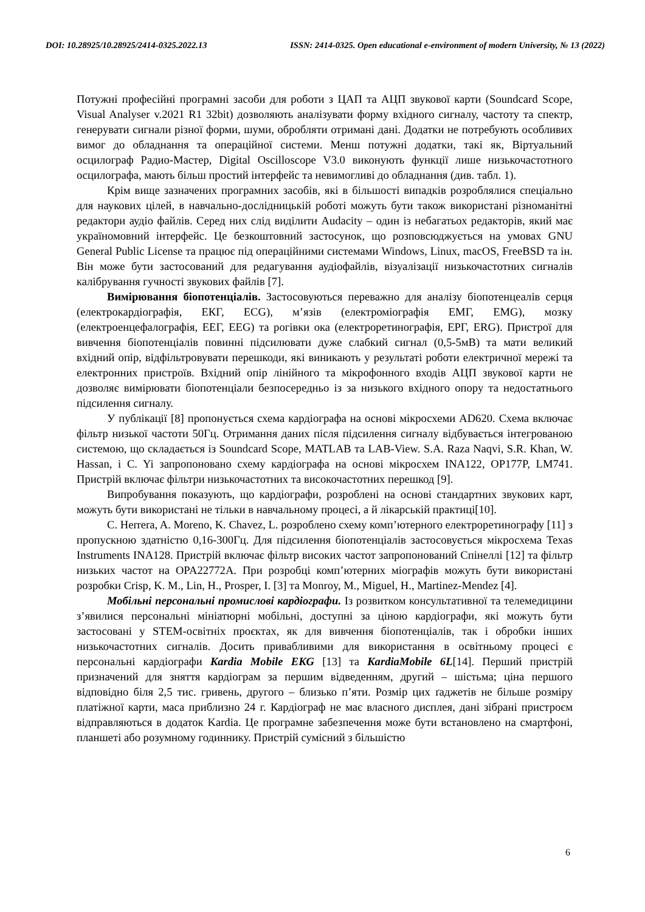DOI: 10.28925/10.28925/2414-0325.2022.13 ISSN: 2414-0325. Open educational e-environment of modern University, № 13 (2022)
Потужні професійні програмні засоби для роботи з ЦАП та АЦП звукової карти (Soundcard Scope, Visual Analyser v.2021 R1 32bit) дозволяють аналізувати форму вхідного сигналу, частоту та спектр, генерувати сигнали різної форми, шуми, обробляти отримані дані. Додатки не потребують особливих вимог до обладнання та операційної системи. Менш потужні додатки, такі як, Віртуальний осцилограф Радио-Мастер, Digital Oscilloscope V3.0 виконують функції лише низькочастотного осцилографа, мають більш простий інтерфейс та невимогливі до обладнання (див. табл. 1).
Крім вище зазначених програмних засобів, які в більшості випадків розроблялися спеціально для наукових цілей, в навчально-дослідницькій роботі можуть бути також використані різноманітні редактори аудіо файлів. Серед них слід виділити Audacity – один із небагатьох редакторів, який має україномовний інтерфейс. Це безкоштовний застосунок, що розповсюджується на умовах GNU General Public License та працює під операційними системами Windows, Linux, macOS, FreeBSD та ін. Він може бути застосований для редагування аудіофайлів, візуалізації низькочастотних сигналів калібрування гучності звукових файлів [7].
Вимірювання біопотенціалів. Застосовуються переважно для аналізу біопотенцеалів серця (електрокардіографія, ЕКГ, ECG), м’язів (електроміографія ЕМГ, EMG), мозку (електроенцефалографія, ЕЕГ, EEG) та рогівки ока (електроретинографія, ЕРГ, ERG). Пристрої для вивчення біопотенціалів повинні підсилювати дуже слабкий сигнал (0,5-5мВ) та мати великий вхідний опір, відфільтровувати перешкоди, які виникають у результаті роботи електричної мережі та електронних пристроїв. Вхідний опір лінійного та мікрофонного входів АЦП звукової карти не дозволяє вимірювати біопотенціали безпосередньо із за низького вхідного опору та недостатнього підсилення сигналу.
У публікації [8] пропонується схема кардіографа на основі мікросхеми AD620. Схема включає фільтр низької частоти 50Гц. Отримання даних після підсилення сигналу відбувається інтегрованою системою, що складається із Soundcard Scope, MATLAB та LAB-View. S.A. Raza Naqvi, S.R. Khan, W. Hassan, і C. Yi запропоновано схему кардіографа на основі мікросхем INA122, OP177P, LM741. Пристрій включає фільтри низькочастотних та високочастотних перешкод [9].
Випробування показують, що кардіографи, розроблені на основі стандартних звукових карт, можуть бути використані не тільки в навчальному процесі, а й лікарській практиці[10].
C. Herrera, A. Moreno, K. Chavez, L. розроблено схему комп’ютерного електроретинографу [11] з пропускною здатністю 0,16-300Гц. Для підсилення біопотенціалів застосовується мікросхема Texas Instruments INA128. Пристрій включає фільтр високих частот запропонований Спінеллі [12] та фільтр низьких частот на OPA22772A. При розробці комп’ютерних міографів можуть бути використані розробки Crisp, K. M., Lin, H., Prosper, I. [3] та Monroy, M., Miguel, H., Martinez-Mendez [4].
Мобільні персональні промислові кардіографи. Із розвитком консультативної та телемедицини з’явилися персональні мініатюрні мобільні, доступні за ціною кардіографи, які можуть бути застосовані у STEM-освітніх проєктах, як для вивчення біопотенціалів, так і обробки інших низькочастотних сигналів. Досить привабливими для використання в освітньому процесі є персональні кардіографи Kardia Mobile EKG [13] та KardiaMobile 6L[14]. Перший пристрій призначений для зняття кардіограм за першим відведенням, другий – шістьма; ціна першого відповідно біля 2,5 тис. гривень, другого – близько п’яти. Розмір цих ґаджетів не більше розміру платіжної карти, маса приблизно 24 г. Кардіограф не має власного дисплея, дані зібрані пристроєм відправляються в додаток Kardia. Це програмне забезпечення може бути встановлено на смартфоні, планшеті або розумному годиннику. Пристрій сумісний з більшістю
6